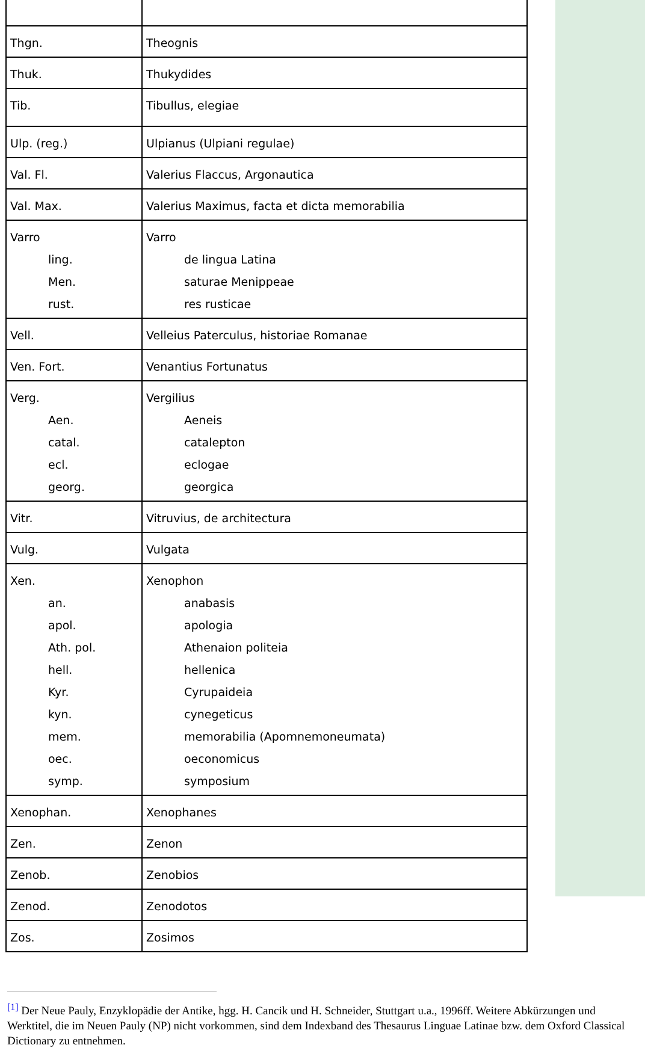| Thgn. | Theognis |
| Thuk. | Thukydides |
| Tib. | Tibullus, elegiae |
| Ulp. (reg.) | Ulpianus (Ulpiani regulae) |
| Val. Fl. | Valerius Flaccus, Argonautica |
| Val. Max. | Valerius Maximus, facta et dicta memorabilia |
| Varro ling. Men. rust. | Varro de lingua Latina saturae Menippeae res rusticae |
| Vell. | Velleius Paterculus, historiae Romanae |
| Ven. Fort. | Venantius Fortunatus |
| Verg. Aen. catal. ecl. georg. | Vergilius Aeneis catalepton eclogae georgica |
| Vitr. | Vitruvius, de architectura |
| Vulg. | Vulgata |
| Xen. an. apol. Ath. pol. hell. Kyr. kyn. mem. oec. symp. | Xenophon anabasis apologia Athenaion politeia hellenica Cyrupaideia cynegeticus memorabilia (Apomnemoneumata) oeconomicus symposium |
| Xenophan. | Xenophanes |
| Zen. | Zenon |
| Zenob. | Zenobios |
| Zenod. | Zenodotos |
| Zos. | Zosimos |
<sup>[1]</sup> Der Neue Pauly, Enzyklopädie der Antike, hgg. H. Cancik und H. Schneider, Stuttgart u.a., 1996ff. Weitere Abkürzungen und Werktitel, die im Neuen Pauly (NP) nicht vorkommen, sind dem Indexband des Thesaurus Linguae Latinae bzw. dem Oxford Classical Dictionary zu entnehmen.